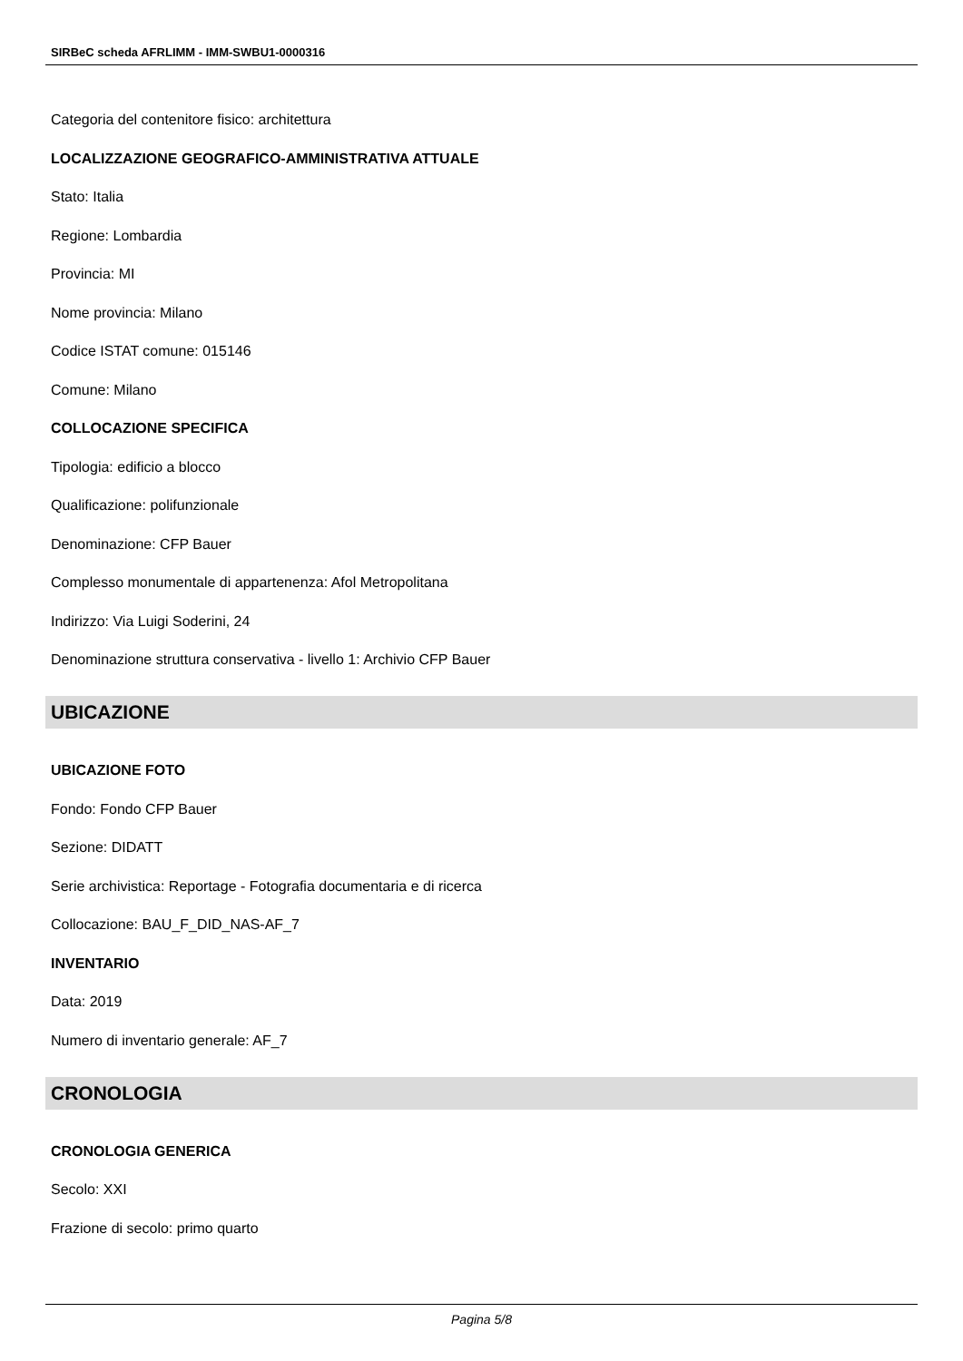SIRBeC scheda AFRLIMM - IMM-SWBU1-0000316
Categoria del contenitore fisico: architettura
LOCALIZZAZIONE GEOGRAFICO-AMMINISTRATIVA ATTUALE
Stato: Italia
Regione: Lombardia
Provincia: MI
Nome provincia: Milano
Codice ISTAT comune: 015146
Comune: Milano
COLLOCAZIONE SPECIFICA
Tipologia: edificio a blocco
Qualificazione: polifunzionale
Denominazione: CFP Bauer
Complesso monumentale di appartenenza: Afol Metropolitana
Indirizzo: Via Luigi Soderini, 24
Denominazione struttura conservativa - livello 1: Archivio CFP Bauer
UBICAZIONE
UBICAZIONE FOTO
Fondo: Fondo CFP Bauer
Sezione: DIDATT
Serie archivistica: Reportage - Fotografia documentaria e di ricerca
Collocazione: BAU_F_DID_NAS-AF_7
INVENTARIO
Data: 2019
Numero di inventario generale: AF_7
CRONOLOGIA
CRONOLOGIA GENERICA
Secolo: XXI
Frazione di secolo: primo quarto
Pagina 5/8